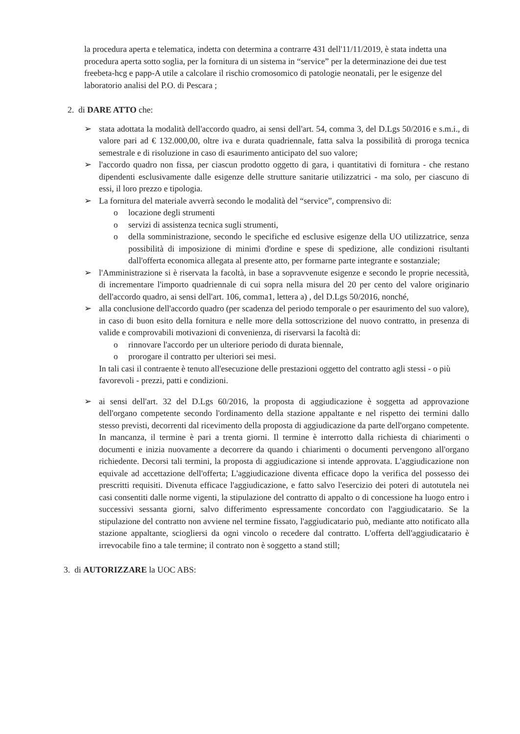la procedura aperta e telematica, indetta con determina a contrarre 431 dell'11/11/2019, è stata indetta una procedura aperta sotto soglia, per la fornitura di un sistema in “service” per la determinazione dei due test freebeta-hcg e papp-A utile a calcolare il rischio cromosomico di patologie neonatali, per le esigenze del laboratorio analisi del P.O. di Pescara ;
2. di DARE ATTO che:
➢ stata adottata la modalità dell'accordo quadro, ai sensi dell'art. 54, comma 3, del D.Lgs 50/2016 e s.m.i., di valore pari ad € 132.000,00, oltre iva e durata quadriennale, fatta salva la possibilità di proroga tecnica semestrale e di risoluzione in caso di esaurimento anticipato del suo valore;
➢ l'accordo quadro non fissa, per ciascun prodotto oggetto di gara, i quantitativi di fornitura - che restano dipendenti esclusivamente dalle esigenze delle strutture sanitarie utilizzatrici - ma solo, per ciascuno di essi, il loro prezzo e tipologia.
➢ La fornitura del materiale avverrà secondo le modalità del “service”, comprensivo di:
o locazione degli strumenti
o servizi di assistenza tecnica sugli strumenti,
o della somministrazione, secondo le specifiche ed esclusive esigenze della UO utilizzatrice, senza possibilità di imposizione di minimi d'ordine e spese di spedizione, alle condizioni risultanti dall'offerta economica allegata al presente atto, per formarne parte integrante e sostanziale;
➢ l'Amministrazione si è riservata la facoltà, in base a sopravvenute esigenze e secondo le proprie necessità, di incrementare l'importo quadriennale di cui sopra nella misura del 20 per cento del valore originario dell'accordo quadro, ai sensi dell'art. 106, comma1, lettera a) , del D.Lgs 50/2016, nonché,
➢ alla conclusione dell'accordo quadro (per scadenza del periodo temporale o per esaurimento del suo valore), in caso di buon esito della fornitura e nelle more della sottoscrizione del nuovo contratto, in presenza di valide e comprovabili motivazioni di convenienza, di riservarsi la facoltà di:
o rinnovare l'accordo per un ulteriore periodo di durata biennale,
o prorogare il contratto per ulteriori sei mesi.
In tali casi il contraente è tenuto all'esecuzione delle prestazioni oggetto del contratto agli stessi - o più favorevoli - prezzi, patti e condizioni.
➢ ai sensi dell'art. 32 del D.Lgs 60/2016, la proposta di aggiudicazione è soggetta ad approvazione dell'organo competente secondo l'ordinamento della stazione appaltante e nel rispetto dei termini dallo stesso previsti, decorrenti dal ricevimento della proposta di aggiudicazione da parte dell'organo competente. In mancanza, il termine è pari a trenta giorni. Il termine è interrotto dalla richiesta di chiarimenti o documenti e inizia nuovamente a decorrere da quando i chiarimenti o documenti pervengono all'organo richiedente. Decorsi tali termini, la proposta di aggiudicazione si intende approvata. L'aggiudicazione non equivale ad accettazione dell'offerta; L'aggiudicazione diventa efficace dopo la verifica del possesso dei prescritti requisiti. Divenuta efficace l'aggiudicazione, e fatto salvo l'esercizio dei poteri di autotutela nei casi consentiti dalle norme vigenti, la stipulazione del contratto di appalto o di concessione ha luogo entro i successivi sessanta giorni, salvo differimento espressamente concordato con l'aggiudicatario. Se la stipulazione del contratto non avviene nel termine fissato, l'aggiudicatario può, mediante atto notificato alla stazione appaltante, sciogliersi da ogni vincolo o recedere dal contratto. L'offerta dell'aggiudicatario è irrevocabile fino a tale termine; il contrato non è soggetto a stand still;
3. di AUTORIZZARE la UOC ABS: